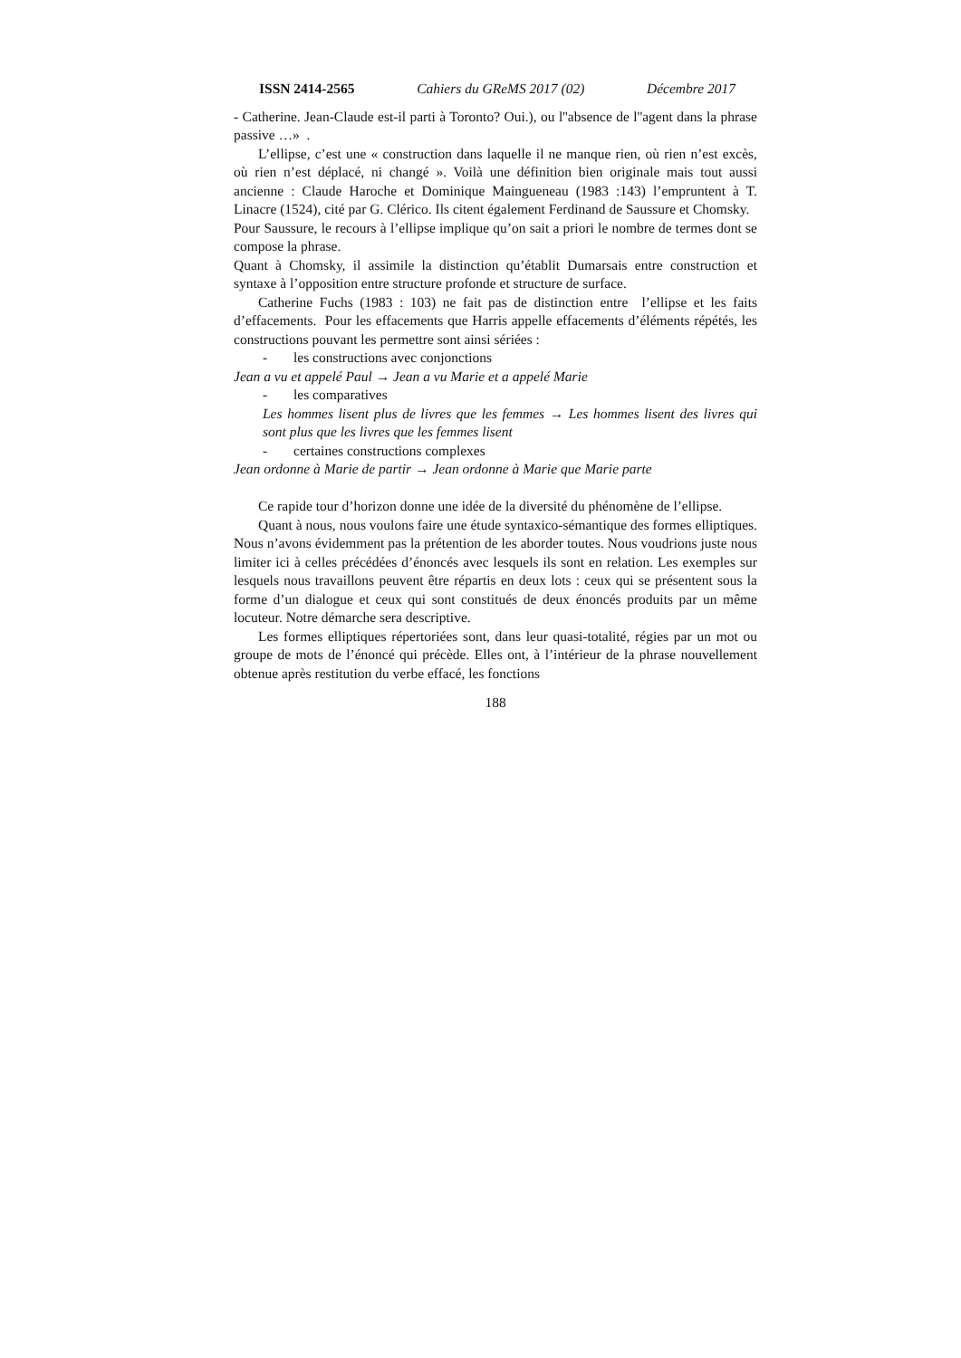ISSN 2414-2565 Cahiers du GReMS 2017 (02) Décembre 2017
- Catherine. Jean-Claude est-il parti à Toronto? Oui.), ou l''absence de l''agent dans la phrase passive …» .
L’ellipse, c’est une « construction dans laquelle il ne manque rien, où rien n’est excès, où rien n’est déplacé, ni changé ». Voilà une définition bien originale mais tout aussi ancienne : Claude Haroche et Dominique Maingueneau (1983 :143) l’empruntent à T. Linacre (1524), cité par G. Clérico. Ils citent également Ferdinand de Saussure et Chomsky.
Pour Saussure, le recours à l’ellipse implique qu’on sait a priori le nombre de termes dont se compose la phrase.
Quant à Chomsky, il assimile la distinction qu’établit Dumarsais entre construction et syntaxe à l’opposition entre structure profonde et structure de surface.
Catherine Fuchs (1983 : 103) ne fait pas de distinction entre l’ellipse et les faits d’effacements. Pour les effacements que Harris appelle effacements d’éléments répétés, les constructions pouvant les permettre sont ainsi sériées :
- les constructions avec conjonctions
Jean a vu et appelé Paul → Jean a vu Marie et a appelé Marie
- les comparatives
Les hommes lisent plus de livres que les femmes → Les hommes lisent des livres qui sont plus que les livres que les femmes lisent
- certaines constructions complexes
Jean ordonne à Marie de partir → Jean ordonne à Marie que Marie parte
Ce rapide tour d’horizon donne une idée de la diversité du phénomène de l’ellipse.
Quant à nous, nous voulons faire une étude syntaxico-sémantique des formes elliptiques. Nous n’avons évidemment pas la prétention de les aborder toutes. Nous voudrions juste nous limiter ici à celles précédées d’énoncés avec lesquels ils sont en relation. Les exemples sur lesquels nous travaillons peuvent être répartis en deux lots : ceux qui se présentent sous la forme d’un dialogue et ceux qui sont constitués de deux énoncés produits par un même locuteur. Notre démarche sera descriptive.
Les formes elliptiques répertoriées sont, dans leur quasi-totalité, régies par un mot ou groupe de mots de l’énoncé qui précède. Elles ont, à l’intérieur de la phrase nouvellement obtenue après restitution du verbe effacé, les fonctions
188